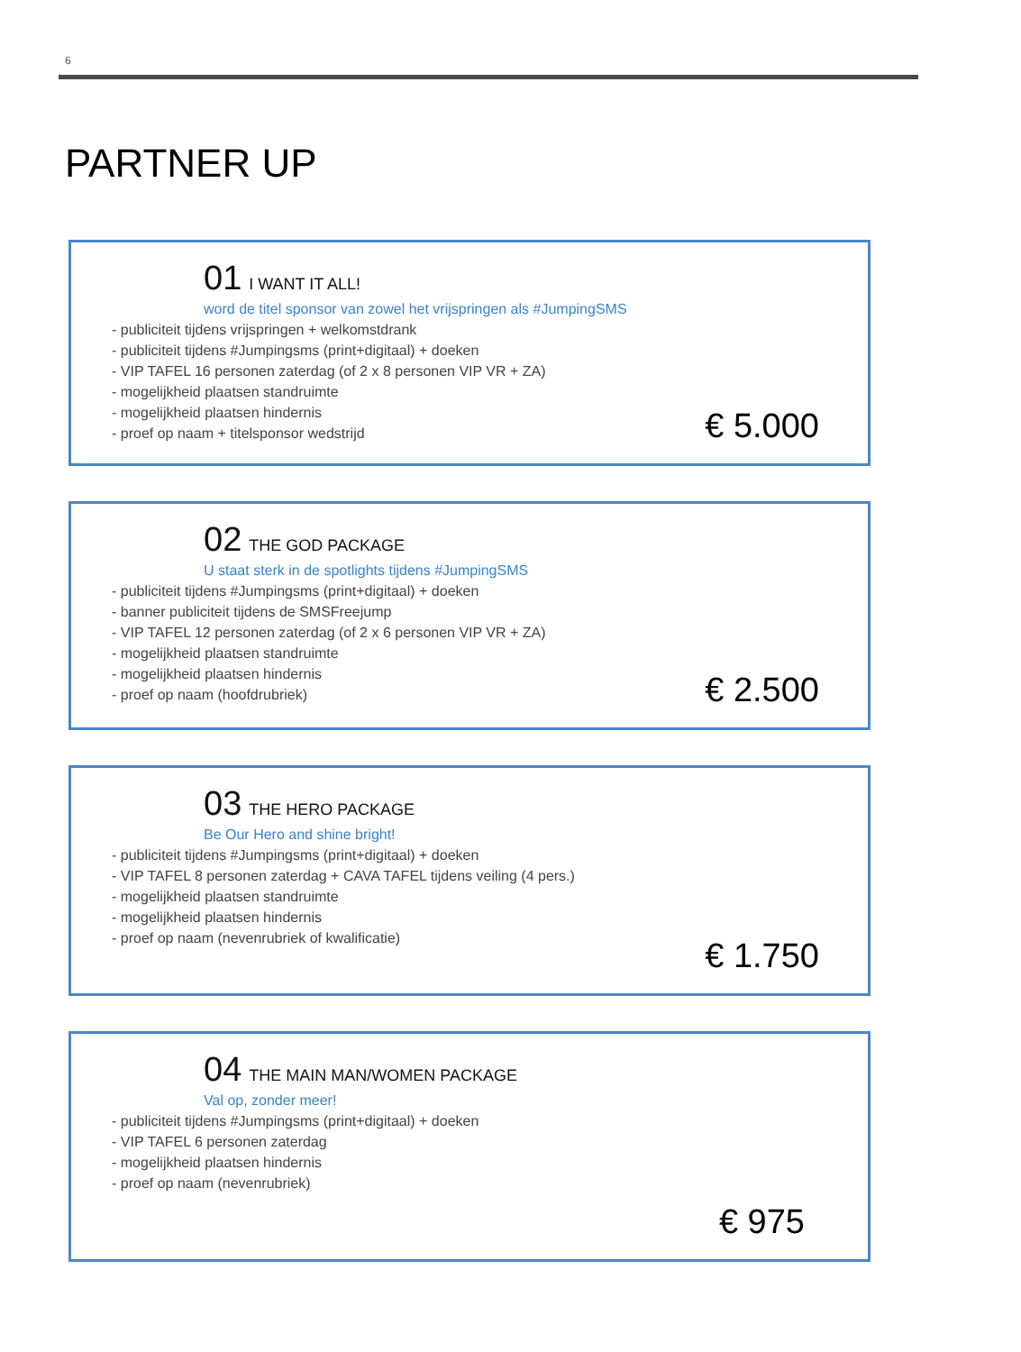6
PARTNER UP
01 I WANT IT ALL!
word de titel sponsor van zowel het vrijspringen als #JumpingSMS
- publiciteit tijdens vrijspringen + welkomstdrank
- publiciteit tijdens #Jumpingsms (print+digitaal) + doeken
- VIP TAFEL 16 personen zaterdag (of 2 x 8 personen VIP VR + ZA)
- mogelijkheid plaatsen standruimte
- mogelijkheid plaatsen hindernis
- proef op naam + titelsponsor wedstrijd
€ 5.000
02 THE GOD PACKAGE
U staat sterk in de spotlights tijdens #JumpingSMS
- publiciteit tijdens #Jumpingsms (print+digitaal) + doeken
- banner publiciteit tijdens de SMSFreejump
- VIP TAFEL 12 personen zaterdag (of 2 x 6 personen VIP VR + ZA)
- mogelijkheid plaatsen standruimte
- mogelijkheid plaatsen hindernis
- proef op naam (hoofdrubriek)
€ 2.500
03 THE HERO PACKAGE
Be Our Hero and shine bright!
- publiciteit tijdens #Jumpingsms (print+digitaal) + doeken
- VIP TAFEL 8 personen zaterdag + CAVA TAFEL tijdens veiling (4 pers.)
- mogelijkheid plaatsen standruimte
- mogelijkheid plaatsen hindernis
- proef op naam (nevenrubriek of kwalificatie)
€ 1.750
04 THE MAIN MAN/WOMEN PACKAGE
Val op, zonder meer!
- publiciteit tijdens #Jumpingsms (print+digitaal) + doeken
- VIP TAFEL 6 personen zaterdag
- mogelijkheid plaatsen hindernis
- proef op naam (nevenrubriek)
€ 975